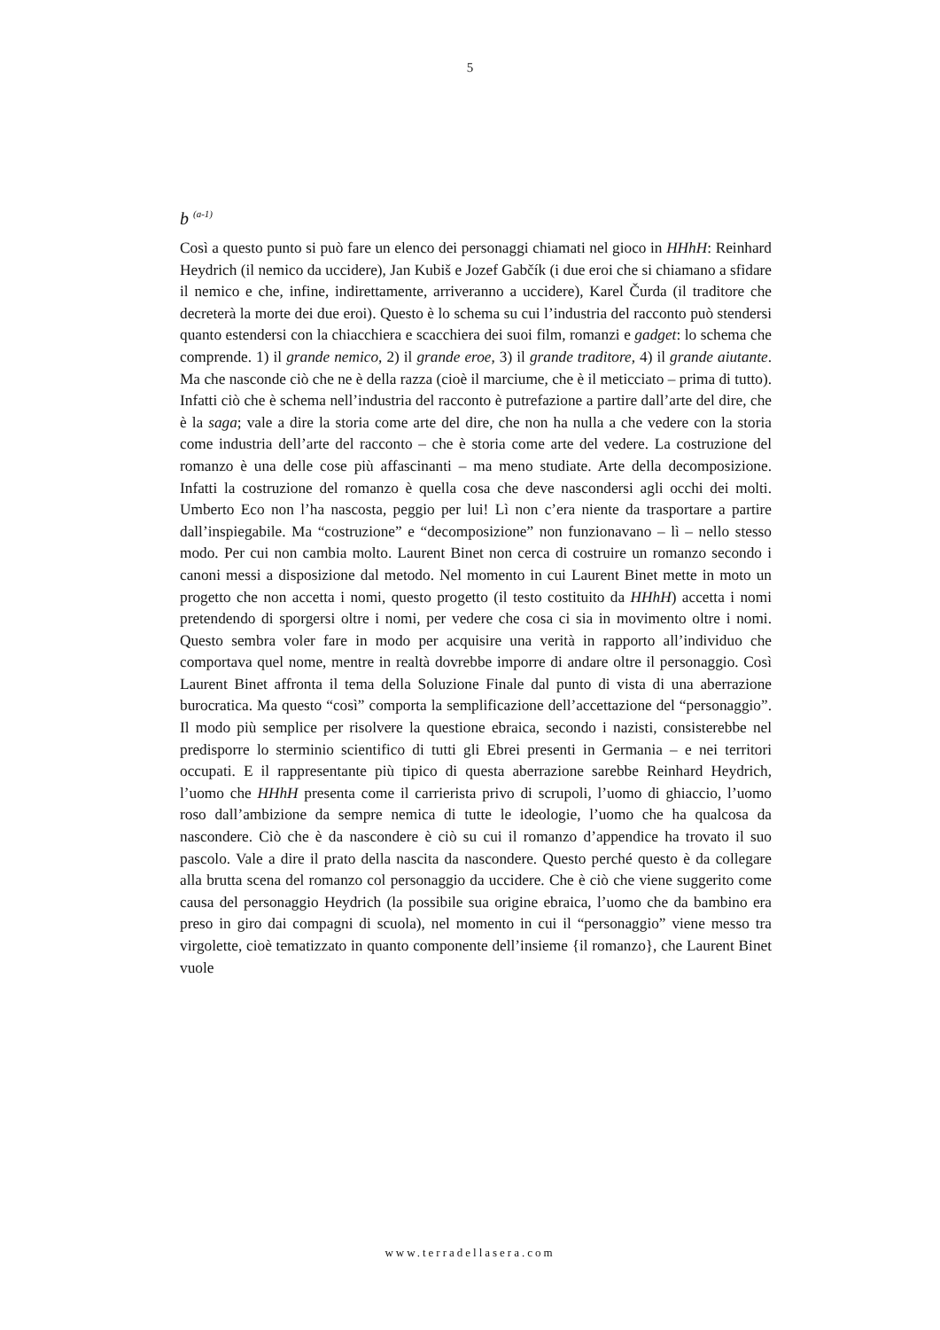5
b <sup>(a-1)</sup>
Così a questo punto si può fare un elenco dei personaggi chiamati nel gioco in HHhH: Reinhard Heydrich (il nemico da uccidere), Jan Kubiš e Jozef Gabčík (i due eroi che si chiamano a sfidare il nemico e che, infine, indirettamente, arriveranno a uccidere), Karel Čurda (il traditore che decreterà la morte dei due eroi). Questo è lo schema su cui l’industria del racconto può stendersi quanto estendersi con la chiacchiera e scacchiera dei suoi film, romanzi e gadget: lo schema che comprende. 1) il grande nemico, 2) il grande eroe, 3) il grande traditore, 4) il grande aiutante. Ma che nasconde ciò che ne è della razza (cioè il marciume, che è il meticciato – prima di tutto). Infatti ciò che è schema nell’industria del racconto è putrefazione a partire dall’arte del dire, che è la saga; vale a dire la storia come arte del dire, che non ha nulla a che vedere con la storia come industria dell’arte del racconto – che è storia come arte del vedere. La costruzione del romanzo è una delle cose più affascinanti – ma meno studiate. Arte della decomposizione. Infatti la costruzione del romanzo è quella cosa che deve nascondersi agli occhi dei molti. Umberto Eco non l’ha nascosta, peggio per lui! Lì non c’era niente da trasportare a partire dall’inspiegabile. Ma “costruzione” e “decomposizione” non funzionavano – lì – nello stesso modo. Per cui non cambia molto. Laurent Binet non cerca di costruire un romanzo secondo i canoni messi a disposizione dal metodo. Nel momento in cui Laurent Binet mette in moto un progetto che non accetta i nomi, questo progetto (il testo costituito da HHhH) accetta i nomi pretendendo di sporgersi oltre i nomi, per vedere che cosa ci sia in movimento oltre i nomi. Questo sembra voler fare in modo per acquisire una verità in rapporto all’individuo che comportava quel nome, mentre in realtà dovrebbe imporre di andare oltre il personaggio. Così Laurent Binet affronta il tema della Soluzione Finale dal punto di vista di una aberrazione burocratica. Ma questo “così” comporta la semplificazione dell’accettazione del “personaggio”. Il modo più semplice per risolvere la questione ebraica, secondo i nazisti, consisterebbe nel predisporre lo sterminio scientifico di tutti gli Ebrei presenti in Germania – e nei territori occupati. E il rappresentante più tipico di questa aberrazione sarebbe Reinhard Heydrich, l’uomo che HHhH presenta come il carrierista privo di scrupoli, l’uomo di ghiaccio, l’uomo roso dall’ambizione da sempre nemica di tutte le ideologie, l’uomo che ha qualcosa da nascondere. Ciò che è da nascondere è ciò su cui il romanzo d’appendice ha trovato il suo pascolo. Vale a dire il prato della nascita da nascondere. Questo perché questo è da collegare alla brutta scena del romanzo col personaggio da uccidere. Che è ciò che viene suggerito come causa del personaggio Heydrich (la possibile sua origine ebraica, l’uomo che da bambino era preso in giro dai compagni di scuola), nel momento in cui il “personaggio” viene messo tra virgolette, cioè tematizzato in quanto componente dell’insieme {il romanzo}, che Laurent Binet vuole
www.terradellasera.com